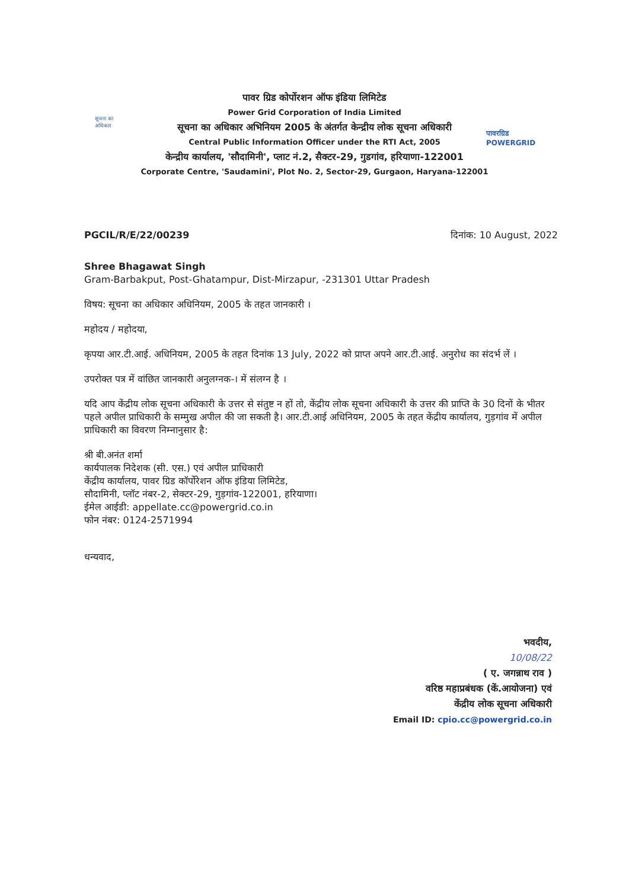सूचना का अधिकार
पावरग्रिड
POWERGRID
पावर ग्रिड कोर्पोरशन ऑफ इंडिया लिमिटेड
Power Grid Corporation of India Limited
सूचना का अधिकार अभिनियम 2005 के अंतर्गत केन्द्रीय लोक सूचना अधिकारी
Central Public Information Officer under the RTI Act, 2005
केन्द्रीय कार्यालय, 'सौदामिनी', प्लाट नं.2, सैक्टर-29, गुडगांव, हरियाणा-122001
Corporate Centre, 'Saudamini', Plot No. 2, Sector-29, Gurgaon, Haryana-122001
PGCIL/R/E/22/00239 दिनांक: 10 August, 2022
Shree Bhagawat Singh
Gram-Barbakput, Post-Ghatampur, Dist-Mirzapur, -231301 Uttar Pradesh
विषय: सूचना का अधिकार अधिनियम, 2005 के तहत जानकारी ।
महोदय / महोदया,
कृपया आर.टी.आई. अधिनियम, 2005 के तहत दिनांक 13 July, 2022 को प्राप्त अपने आर.टी.आई. अनुरोध का संदर्भ लें ।
उपरोक्त पत्र में वांछित जानकारी अनुलग्नक-। में संलग्न है ।
यदि आप केंद्रीय लोक सूचना अधिकारी के उत्तर से संतुष्ट न हों तो, केंद्रीय लोक सूचना अधिकारी के उत्तर की प्राप्ति के 30 दिनों के भीतर पहले अपील प्राधिकारी के सम्मुख अपील की जा सकती है। आर.टी.आई अधिनियम, 2005 के तहत केंद्रीय कार्यालय, गुड़गांव में अपील प्राधिकारी का विवरण निम्नानुसार है:
श्री बी.अनंत शर्मा
कार्यपालक निदेशक (सी. एस.) एवं अपील प्राधिकारी
केंद्रीय कार्यालय, पावर ग्रिड कॉर्पोरेशन ऑफ इंडिया लिमिटेड,
सौदामिनी, प्लॉट नंबर-2, सेक्टर-29, गुड़गांव-122001, हरियाणा।
ईमेल आईडी: appellate.cc@powergrid.co.in
फोन नंबर: 0124-2571994
धन्यवाद,
भवदीय,
10/08/22
( ए. जगन्नाथ राव )
वरिष्ठ महाप्रबंधक (कें.आयोजना) एवं
केंद्रीय लोक सूचना अधिकारी
Email ID: cpio.cc@powergrid.co.in